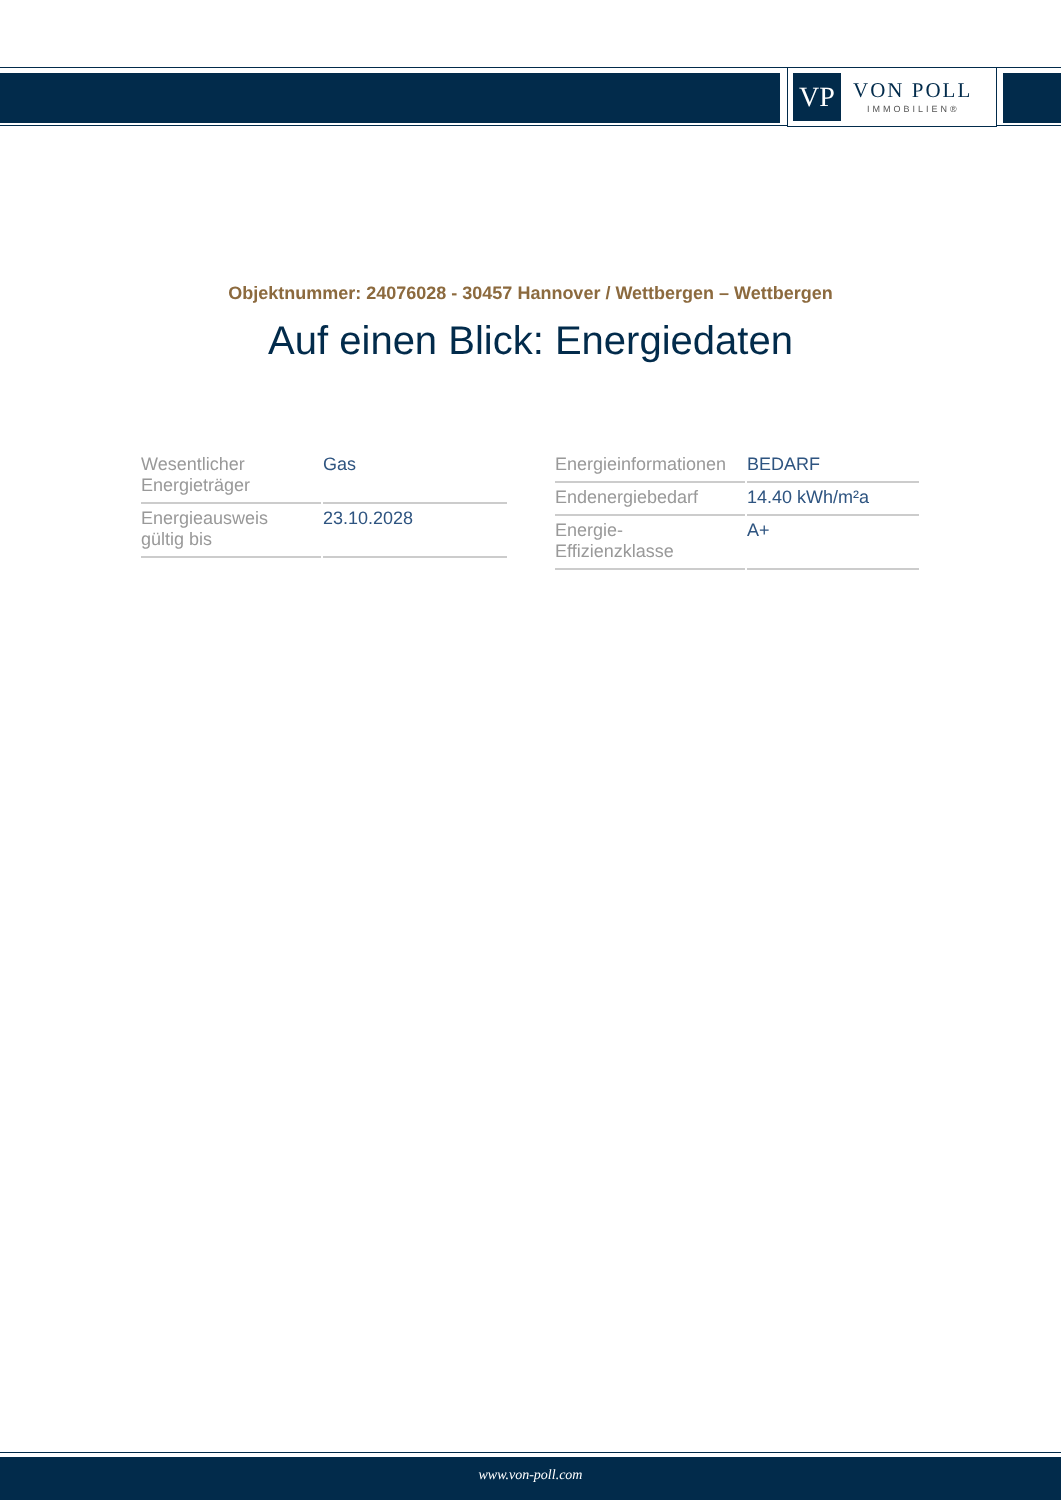VP
VON POLL
IMMOBILIEN®
Objektnummer: 24076028 - 30457 Hannover / Wettbergen – Wettbergen
Auf einen Blick: Energiedaten
| Wesentlicher Energieträger | Gas |
| Energieausweis gültig bis | 23.10.2028 |
| Energieinformationen | BEDARF |
| Endenergiebedarf | 14.40 kWh/m²a |
| Energie- Effizienzklasse | A+ |
www.von-poll.com